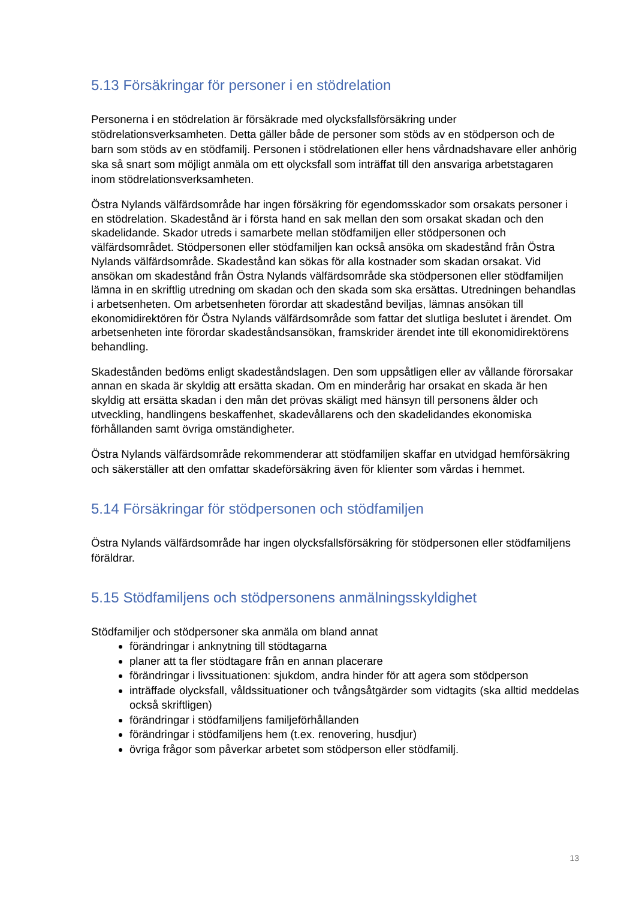5.13 Försäkringar för personer i en stödrelation
Personerna i en stödrelation är försäkrade med olycksfallsförsäkring under stödrelationsverksamheten. Detta gäller både de personer som stöds av en stödperson och de barn som stöds av en stödfamilj. Personen i stödrelationen eller hens vårdnadshavare eller anhörig ska så snart som möjligt anmäla om ett olycksfall som inträffat till den ansvariga arbetstagaren inom stödrelationsverksamheten.
Östra Nylands välfärdsområde har ingen försäkring för egendomsskador som orsakats personer i en stödrelation. Skadestånd är i första hand en sak mellan den som orsakat skadan och den skadelidande. Skador utreds i samarbete mellan stödfamiljen eller stödpersonen och välfärdsområdet. Stödpersonen eller stödfamiljen kan också ansöka om skadestånd från Östra Nylands välfärdsområde. Skadestånd kan sökas för alla kostnader som skadan orsakat. Vid ansökan om skadestånd från Östra Nylands välfärdsområde ska stödpersonen eller stödfamiljen lämna in en skriftlig utredning om skadan och den skada som ska ersättas. Utredningen behandlas i arbetsenheten. Om arbetsenheten förordar att skadestånd beviljas, lämnas ansökan till ekonomidirektören för Östra Nylands välfärdsområde som fattar det slutliga beslutet i ärendet. Om arbetsenheten inte förordar skadeståndsansökan, framskrider ärendet inte till ekonomidirektörens behandling.
Skadestånden bedöms enligt skadeståndslagen. Den som uppsåtligen eller av vållande förorsakar annan en skada är skyldig att ersätta skadan. Om en minderårig har orsakat en skada är hen skyldig att ersätta skadan i den mån det prövas skäligt med hänsyn till personens ålder och utveckling, handlingens beskaffenhet, skadevållarens och den skadelidandes ekonomiska förhållanden samt övriga omständigheter.
Östra Nylands välfärdsområde rekommenderar att stödfamiljen skaffar en utvidgad hemförsäkring och säkerställer att den omfattar skadeförsäkring även för klienter som vårdas i hemmet.
5.14 Försäkringar för stödpersonen och stödfamiljen
Östra Nylands välfärdsområde har ingen olycksfallsförsäkring för stödpersonen eller stödfamiljens föräldrar.
5.15 Stödfamiljens och stödpersonens anmälningsskyldighet
Stödfamiljer och stödpersoner ska anmäla om bland annat
förändringar i anknytning till stödtagarna
planer att ta fler stödtagare från en annan placerare
förändringar i livssituationen: sjukdom, andra hinder för att agera som stödperson
inträffade olycksfall, våldssituationer och tvångsåtgärder som vidtagits (ska alltid meddelas också skriftligen)
förändringar i stödfamiljens familjeförhållanden
förändringar i stödfamiljens hem (t.ex. renovering, husdjur)
övriga frågor som påverkar arbetet som stödperson eller stödfamilj.
13